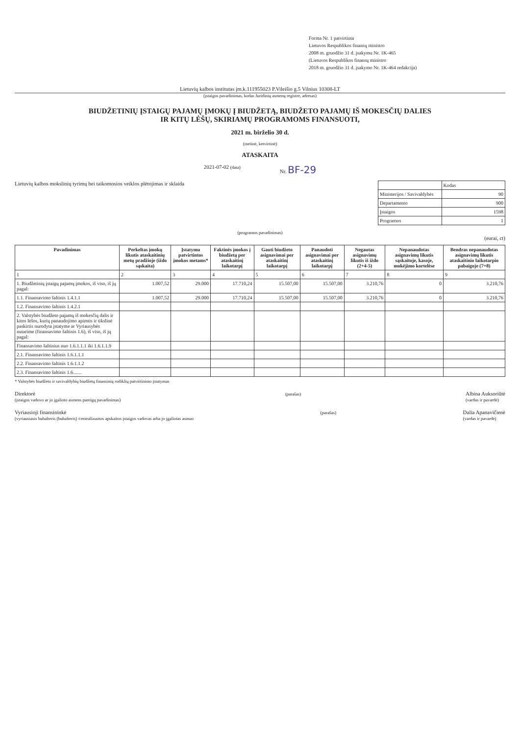Forma Nr. 1 patvirtinta
Lietuvos Respublikos finansų ministro
2008 m. gruodžio 31 d. įsakymu Nr. 1K-465
(Lietuvos Respublikos finansų ministro
2018 m. gruodžio 31 d. įsakymo Nr. 1K-464 redakcija)
Lietuvių kalbos institutas įm.k.111955023 P.Vileišio g.5 Vilnius 10308-LT
(įstaigos pavadinimas, kodas Juridinių asmenų registre, adresas)
BIUDŽETINIŲ ĮSTAIGŲ PAJAMŲ ĮMOKŲ Į BIUDŽETĄ, BIUDŽETO PAJAMŲ IŠ MOKESČIŲ DALIES
IR KITŲ LĖŠŲ, SKIRIAMŲ PROGRAMOMS FINANSUOTI,
2021 m. birželio 30 d.
(metinė, ketvirtinė)
ATASKAITA
2021-07-02 (data) Nr. BF-29
Lietuvių kalbos mokslinių tyrimų bei taikomosios veiklos plėtojimas ir sklaida
| | Kodas |
| Ministerijos / Savivaldybės | 90 |
| Departamento | 900 |
| Įstaigos | 1598 |
| Programos | 1 |
(programos pavadinimas)
(eurai, ct)
| Pavadinimas | Perkeltas įmokų likutis ataskaitinių metų pradžioje (iždo sąskaita) | Įstatymu patvirtintos įmokos metams* | Faktinės įmokos į biudžetą per ataskaitinį laikotarpį | Gauti biudžeto asignavimai per ataskaitinį laikotarpį | Panaudoti asignavimai per ataskaitinį laikotarpį | Negautas asignavimų likutis iš iždo (2+4-5) | Nepanaudotas asignavimų likutis sąskaitoje, kasoje, mokėjimo kortelėse | Bendras nepanaudotas asignavimų likutis ataskaitinio laikotarpio pabaigoje (7+8) |
| --- | --- | --- | --- | --- | --- | --- | --- | --- |
| 1 | 2 | 3 | 4 | 5 | 6 | 7 | 8 | 9 |
| 1. Biudžetinių įstaigų pajamų įmokos, iš viso, iš jų pagal: | 1.007,52 | 29.000 | 17.710,24 | 15.507,00 | 15.507,00 | 3.210,76 | 0 | 3.210,76 |
| 1.1. Finansavimo šaltinis 1.4.1.1 | 1.007,52 | 29.000 | 17.710,24 | 15.507,00 | 15.507,00 | 3.210,76 | 0 | 3.210,76 |
| 1.2. Finansavimo šaltinis 1.4.2.1 | | | | | | | | |
| 2. Valstybės biudžeto pajamų iš mokesčių dalis ir kitos lėšos, kurių panaudojimo apimtis ir tikslinė paskirtis nurodyta įstatyme ar Vyriausybės nutarime (finansavimo šaltinis 1.6), iš viso, iš jų pagal: | | | | | | | | |
| Finansavimo šaltinius nuo 1.6.1.1.1 iki 1.6.1.1.9 | | | | | | | | |
| 2.1. Finansavimo šaltinis 1.6.1.1.1 | | | | | | | | |
| 2.2. Finansavimo šaltinis 1.6.1.1.2 | | | | | | | | |
| 2.3. Finansavimo šaltinis 1.6....... | | | | | | | | |
* Valstybės biudžeto ir savivaldybių biudžetų finansinių rodiklių patvirtinimo įstatymas
Direktorė
(įstaigos vadovo ar jo įgalioto asmens pareigų pavadinimas) (parašas) Albina Auksoriūtė
(vardas ir pavardė)
Vyriausioji finansininkė
(vyriausiasis buhalteris (buhalteris) /centralizuotos apskaitos įstaigos vadovas arba jo įgaliotas asmuo (parašas) Dalia Apanavičienė
(vardas ir pavardė)